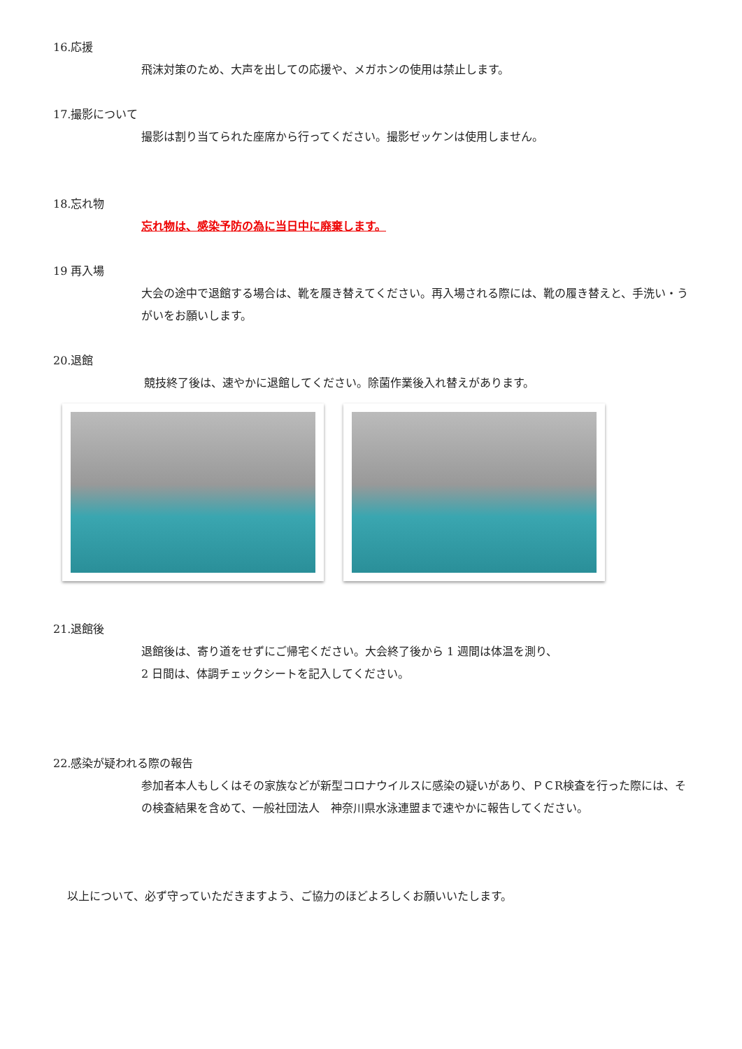16.応援
飛沫対策のため、大声を出しての応援や、メガホンの使用は禁止します。
17.撮影について
撮影は割り当てられた座席から行ってください。撮影ゼッケンは使用しません。
18.忘れ物
忘れ物は、感染予防の為に当日中に廃棄します。
19 再入場
大会の途中で退館する場合は、靴を履き替えてください。再入場される際には、靴の履き替えと、手洗い・うがいをお願いします。
20.退館
競技終了後は、速やかに退館してください。除菌作業後入れ替えがあります。
21.退館後
退館後は、寄り道をせずにご帰宅ください。大会終了後から 1 週間は体温を測り、
2 日間は、体調チェックシートを記入してください。
22.感染が疑われる際の報告
参加者本人もしくはその家族などが新型コロナウイルスに感染の疑いがあり、ＰＣR検査を行った際には、その検査結果を含めて、一般社団法人　神奈川県水泳連盟まで速やかに報告してください。
以上について、必ず守っていただきますよう、ご協力のほどよろしくお願いいたします。